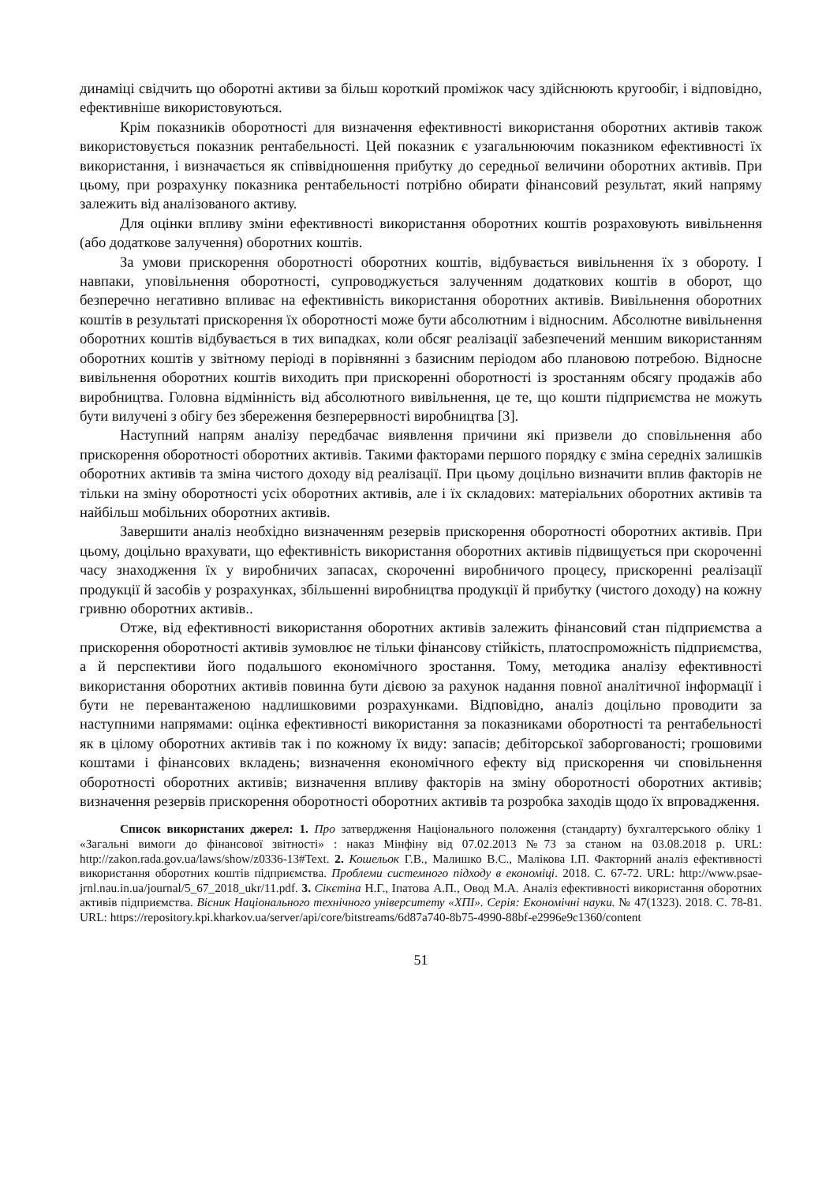динаміці свідчить що оборотні активи за більш короткий проміжок часу здійснюють кругообіг, і відповідно, ефективніше використовуються.
Крім показників оборотності для визначення ефективності використання оборотних активів також використовується показник рентабельності. Цей показник є узагальнюючим показником ефективності їх використання, і визначається як співвідношення прибутку до середньої величини оборотних активів. При цьому, при розрахунку показника рентабельності потрібно обирати фінансовий результат, який напряму залежить від аналізованого активу.
Для оцінки впливу зміни ефективності використання оборотних коштів розраховують вивільнення (або додаткове залучення) оборотних коштів.
За умови прискорення оборотності оборотних коштів, відбувається вивільнення їх з обороту. І навпаки, уповільнення оборотності, супроводжується залученням додаткових коштів в оборот, що безперечно негативно впливає на ефективність використання оборотних активів. Вивільнення оборотних коштів в результаті прискорення їх оборотності може бути абсолютним і відносним. Абсолютне вивільнення оборотних коштів відбувається в тих випадках, коли обсяг реалізації забезпечений меншим використанням оборотних коштів у звітному періоді в порівнянні з базисним періодом або плановою потребою. Відносне вивільнення оборотних коштів виходить при прискоренні оборотності із зростанням обсягу продажів або виробництва. Головна відмінність від абсолютного вивільнення, це те, що кошти підприємства не можуть бути вилучені з обігу без збереження безперервності виробництва [3].
Наступний напрям аналізу передбачає виявлення причини які призвели до сповільнення або прискорення оборотності оборотних активів. Такими факторами першого порядку є зміна середніх залишків оборотних активів та зміна чистого доходу від реалізації. При цьому доцільно визначити вплив факторів не тільки на зміну оборотності усіх оборотних активів, але і їх складових: матеріальних оборотних активів та найбільш мобільних оборотних активів.
Завершити аналіз необхідно визначенням резервів прискорення оборотності оборотних активів. При цьому, доцільно врахувати, що ефективність використання оборотних активів підвищується при скороченні часу знаходження їх у виробничих запасах, скороченні виробничого процесу, прискоренні реалізації продукції й засобів у розрахунках, збільшенні виробництва продукції й прибутку (чистого доходу) на кожну гривню оборотних активів..
Отже, від ефективності використання оборотних активів залежить фінансовий стан підприємства а прискорення оборотності активів зумовлює не тільки фінансову стійкість, платоспроможність підприємства, а й перспективи його подальшого економічного зростання. Тому, методика аналізу ефективності використання оборотних активів повинна бути дієвою за рахунок надання повної аналітичної інформації і бути не перевантаженою надлишковими розрахунками. Відповідно, аналіз доцільно проводити за наступними напрямами: оцінка ефективності використання за показниками оборотності та рентабельності як в цілому оборотних активів так і по кожному їх виду: запасів; дебіторської заборгованості; грошовими коштами і фінансових вкладень; визначення економічного ефекту від прискорення чи сповільнення оборотності оборотних активів; визначення впливу факторів на зміну оборотності оборотних активів; визначення резервів прискорення оборотності оборотних активів та розробка заходів щодо їх впровадження.
Список використаних джерел: 1. Про затвердження Національного положення (стандарту) бухгалтерського обліку 1 «Загальні вимоги до фінансової звітності» : наказ Мінфіну від 07.02.2013 №73 за станом на 03.08.2018 р. URL: http://zakon.rada.gov.ua/laws/show/z0336-13#Text. 2. Кошельок Г.В., Малишко В.С., Малікова І.П. Факторний аналіз ефективності використання оборотних коштів підприємства. Проблеми системного підходу в економіці. 2018. С. 67-72. URL: http://www.psae-jrnl.nau.in.ua/journal/5_67_2018_ukr/11.pdf. 3. Сікєтіна Н.Г., Іпатова А.П., Овод М.А. Аналіз ефективності використання оборотних активів підприємства. Вісник Національного технічного університету «ХПІ». Серія: Економічні науки. № 47(1323). 2018. С. 78-81. URL: https://repository.kpi.kharkov.ua/server/api/core/bitstreams/6d87a740-8b75-4990-88bf-e2996e9c1360/content
51